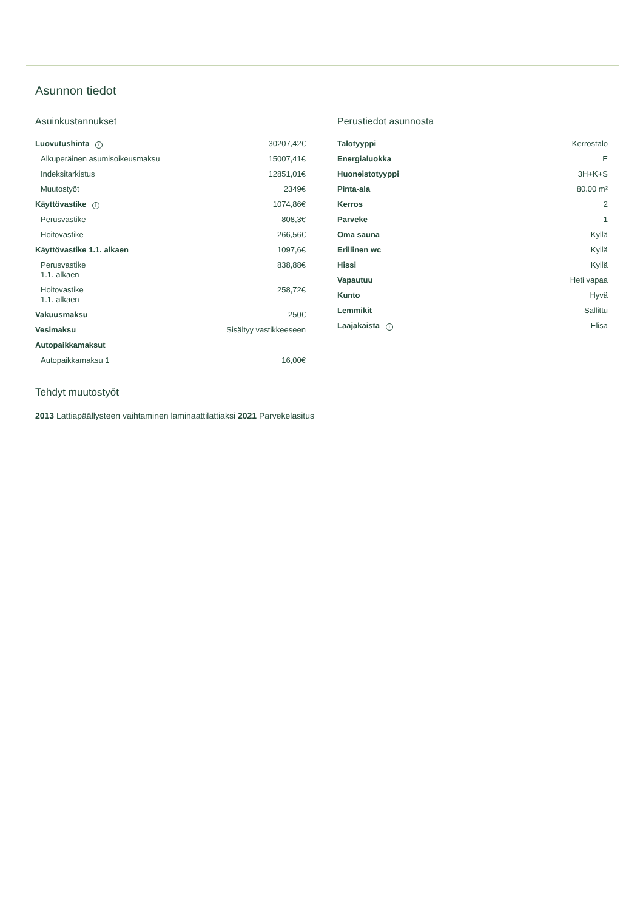Asunnon tiedot
Asuinkustannukset
| Luovutushinta i | 30207,42€ |
| Alkuperäinen asumisoikeusmaksu | 15007,41€ |
| Indeksitarkistus | 12851,01€ |
| Muutostyöt | 2349€ |
| Käyttövastike i | 1074,86€ |
| Perusvastike | 808,3€ |
| Hoitovastike | 266,56€ |
| Käyttövastike 1.1. alkaen | 1097,6€ |
| Perusvastike 1.1. alkaen | 838,88€ |
| Hoitovastike 1.1. alkaen | 258,72€ |
| Vakuusmaksu | 250€ |
| Vesimaksu | Sisältyy vastikkeeseen |
| Autopaikkamaksut | |
| Autopaikkamaksu 1 | 16,00€ |
Perustiedot asunnosta
| Talotyyppi | Kerrostalo |
| Energialuokka | E |
| Huoneistotyyppi | 3H+K+S |
| Pinta-ala | 80.00 m² |
| Kerros | 2 |
| Parveke | 1 |
| Oma sauna | Kyllä |
| Erillinen wc | Kyllä |
| Hissi | Kyllä |
| Vapautuu | Heti vapaa |
| Kunto | Hyvä |
| Lemmikit | Sallittu |
| Laajakaista i | Elisa |
Tehdyt muutostyöt
2013 Lattiapäällysteen vaihtaminen laminaattilattiaksi 2021 Parvekelasitus